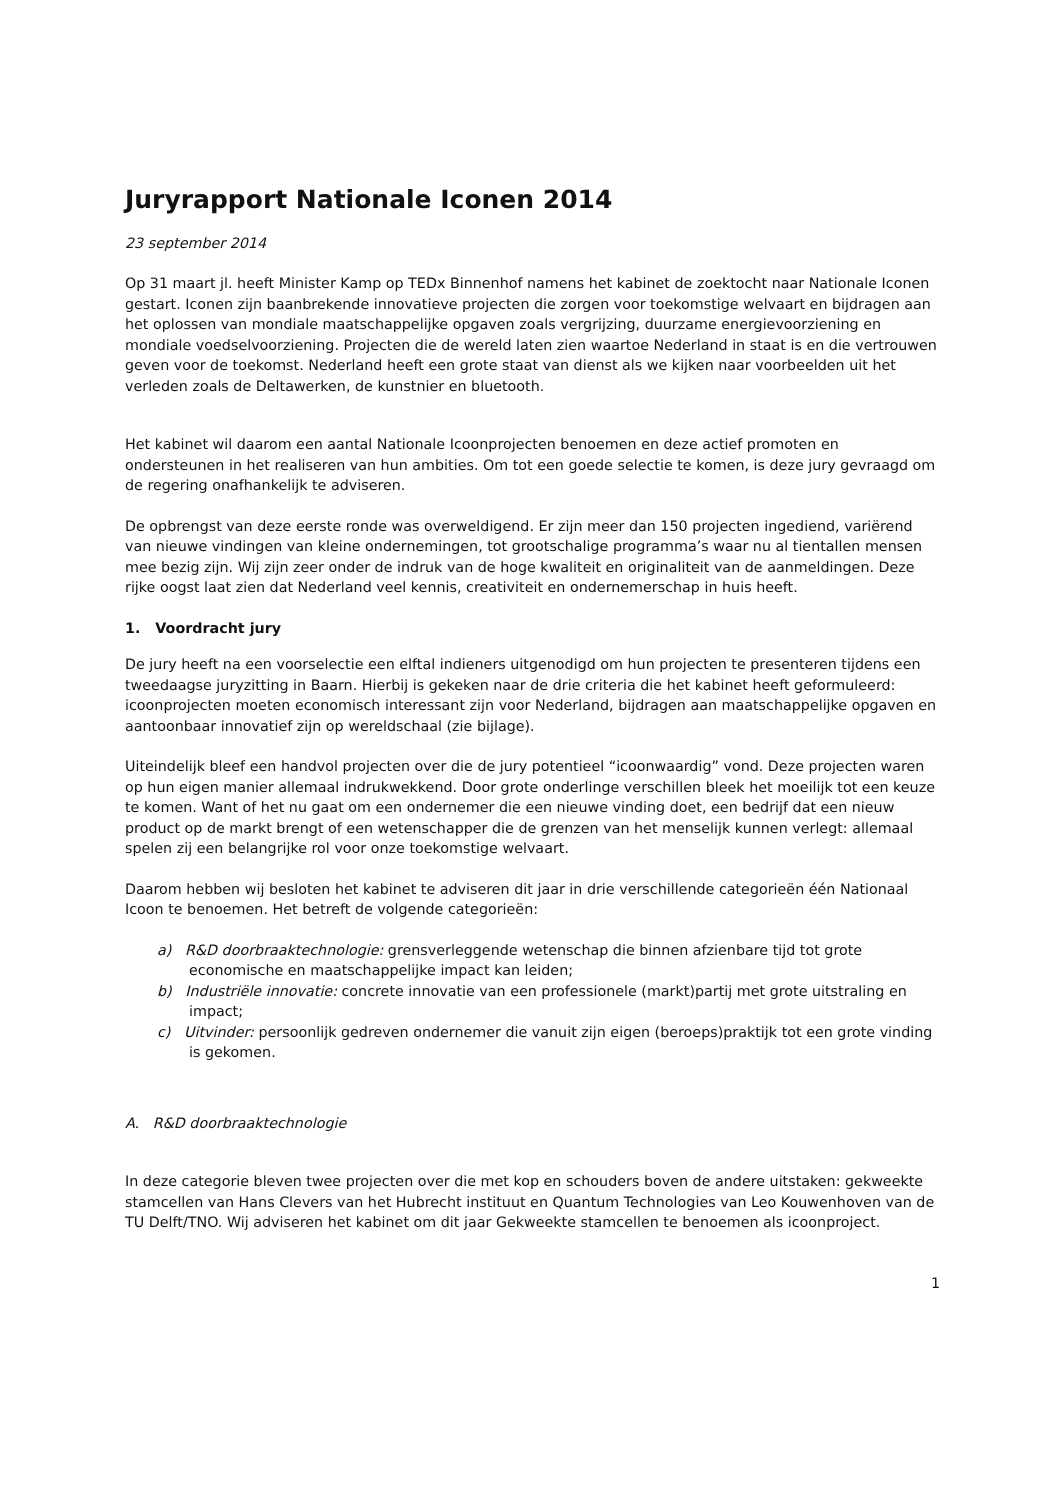Juryrapport Nationale Iconen 2014
23 september 2014
Op 31 maart jl. heeft Minister Kamp op TEDx Binnenhof namens het kabinet de zoektocht naar Nationale Iconen gestart. Iconen zijn baanbrekende innovatieve projecten die zorgen voor toekomstige welvaart en bijdragen aan het oplossen van mondiale maatschappelijke opgaven zoals vergrijzing, duurzame energievoorziening en mondiale voedselvoorziening. Projecten die de wereld laten zien waartoe Nederland in staat is en die vertrouwen geven voor de toekomst. Nederland heeft een grote staat van dienst als we kijken naar voorbeelden uit het verleden zoals de Deltawerken, de kunstnier en bluetooth.
Het kabinet wil daarom een aantal Nationale Icoonprojecten benoemen en deze actief promoten en ondersteunen in het realiseren van hun ambities. Om tot een goede selectie te komen, is deze jury gevraagd om de regering onafhankelijk te adviseren.
De opbrengst van deze eerste ronde was overweldigend. Er zijn meer dan 150 projecten ingediend, variërend van nieuwe vindingen van kleine ondernemingen, tot grootschalige programma’s waar nu al tientallen mensen mee bezig zijn. Wij zijn zeer onder de indruk van de hoge kwaliteit en originaliteit van de aanmeldingen. Deze rijke oogst laat zien dat Nederland veel kennis, creativiteit en ondernemerschap in huis heeft.
1. Voordracht jury
De jury heeft na een voorselectie een elftal indieners uitgenodigd om hun projecten te presenteren tijdens een tweedaagse juryzitting in Baarn. Hierbij is gekeken naar de drie criteria die het kabinet heeft geformuleerd: icoonprojecten moeten economisch interessant zijn voor Nederland, bijdragen aan maatschappelijke opgaven en aantoonbaar innovatief zijn op wereldschaal (zie bijlage).
Uiteindelijk bleef een handvol projecten over die de jury potentieel “icoonwaardig” vond. Deze projecten waren op hun eigen manier allemaal indrukwekkend. Door grote onderlinge verschillen bleek het moeilijk tot een keuze te komen. Want of het nu gaat om een ondernemer die een nieuwe vinding doet, een bedrijf dat een nieuw product op de markt brengt of een wetenschapper die de grenzen van het menselijk kunnen verlegt: allemaal spelen zij een belangrijke rol voor onze toekomstige welvaart.
Daarom hebben wij besloten het kabinet te adviseren dit jaar in drie verschillende categorieën één Nationaal Icoon te benoemen. Het betreft de volgende categorieën:
a) R&D doorbraaktechnologie: grensverleggende wetenschap die binnen afzienbare tijd tot grote economische en maatschappelijke impact kan leiden;
b) Industriële innovatie: concrete innovatie van een professionele (markt)partij met grote uitstraling en impact;
c) Uitvinder: persoonlijk gedreven ondernemer die vanuit zijn eigen (beroeps)praktijk tot een grote vinding is gekomen.
A. R&D doorbraaktechnologie
In deze categorie bleven twee projecten over die met kop en schouders boven de andere uitstaken: gekweekte stamcellen van Hans Clevers van het Hubrecht instituut en Quantum Technologies van Leo Kouwenhoven van de TU Delft/TNO. Wij adviseren het kabinet om dit jaar Gekweekte stamcellen te benoemen als icoonproject.
1